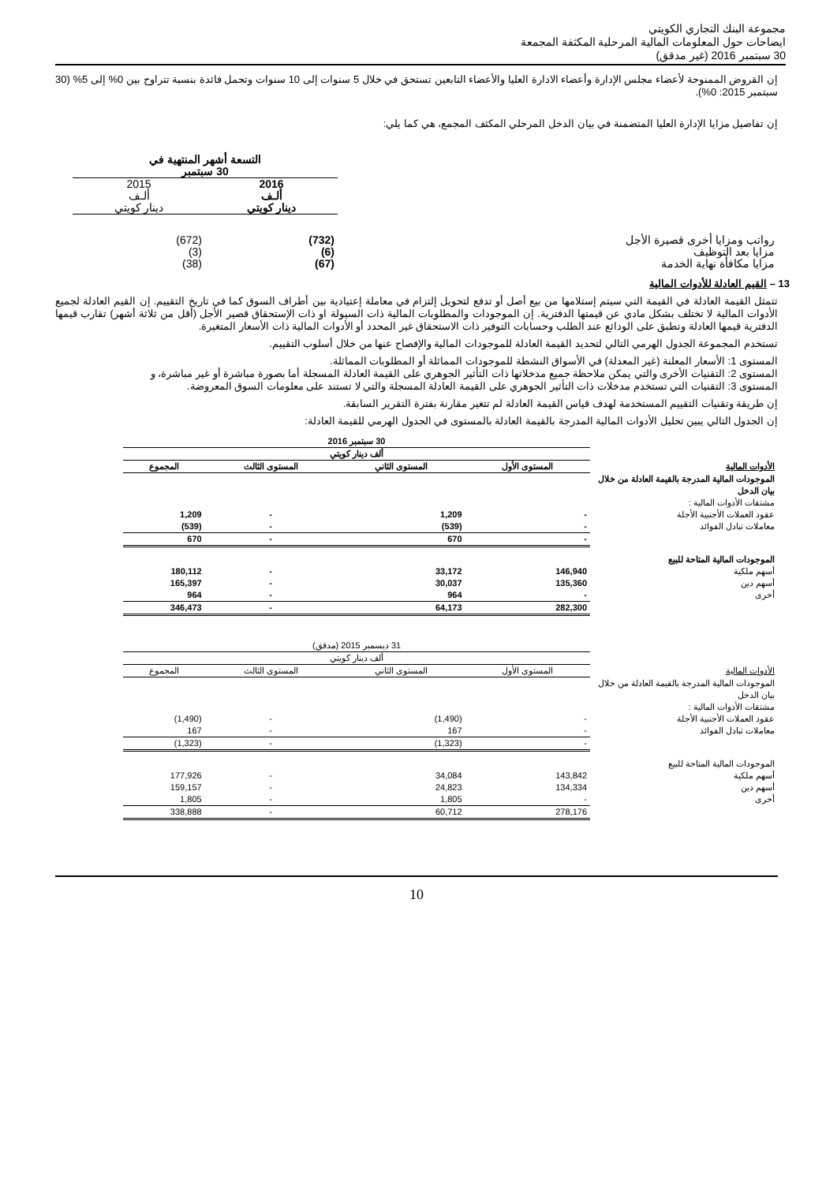مجموعة البنك التجاري الكويتي
ايضاحات حول المعلومات المالية المرحلية المكثفة المجمعة
30 سبتمبر 2016 (غير مدقق)
إن القروض الممنوحة لأعضاء مجلس الإدارة وأعضاء الادارة العليا والأعضاء التابعين تستحق في خلال 5 سنوات إلى 10 سنوات وتحمل فائدة بنسبة تتراوح بين 0% إلى 5% (30 سبتمبر 2015: 0%).
إن تفاصيل مزايا الإدارة العليا المتضمنة في بيان الدخل المرحلي المكثف المجمع، هي كما يلي:
| | التسعة أشهر المنتهية في 30 سبتمبر | |
| | 2016 ألـف دينار كويتي | 2015 ألـف دينار كويتي |
| رواتب ومزايا أخرى قصيرة الأجل | (732) | (672) |
| مزايا بعد التوظيف | (6) | (3) |
| مزايا مكافأة نهاية الخدمة | (67) | (38) |
13 – القيم العادلة للأدوات المالية
تتمثل القيمة العادلة في القيمة التي سيتم إستلامها من بيع أصل أو تدفع لتحويل إلتزام في معاملة إعتيادية بين أطراف السوق كما في تاريخ التقييم. إن القيم العادلة لجميع الأدوات المالية لا تختلف بشكل مادي عن قيمتها الدفترية. إن الموجودات والمطلوبات المالية ذات السيولة او ذات الإستحقاق قصير الأجل (أقل من ثلاثة أشهر) تقارب قيمها الدفترية قيمها العادلة وتطبق على الودائع عند الطلب وحسابات التوفير ذات الاستحقاق غير المحدد أو الأدوات المالية ذات الأسعار المتغيرة.
تستخدم المجموعة الجدول الهرمي التالي لتحديد القيمة العادلة للموجودات المالية والإفصاح عنها من خلال أسلوب التقييم.
المستوى 1: الأسعار المعلنة (غير المعدلة) في الأسواق النشطة للموجودات المماثلة أو المطلوبات المماثلة.
المستوى 2: التقنيات الأخرى والتي يمكن ملاحظة جميع مدخلاتها ذات التأثير الجوهري على القيمة العادلة المسجلة أما بصورة مباشرة أو غير مباشرة، و
المستوى 3: التقنيات التي تستخدم مدخلات ذات التأثير الجوهري على القيمة العادلة المسجلة والتي لا تستند على معلومات السوق المعروضة.
إن طريقة وتقنيات التقييم المستخدمة لهدف قياس القيمة العادلة لم تتغير مقارنة بفترة التقرير السابقة.
إن الجدول التالي يبين تحليل الأدوات المالية المدرجة بالقيمة العادلة بالمستوى في الجدول الهرمي للقيمة العادلة:
| | 30 سبتمبر 2016 | | | |
| | ألف دينار كويتي | | | |
| الأدوات المالية | المستوى الأول | المستوى الثاني | المستوى الثالث | المجموع |
| الموجودات المالية المدرجة بالقيمة العادلة من خلال بيان الدخل | | | | |
| مشتقات الأدوات المالية : | | | | |
| عقود العملات الأجنبية الأجلة | - | 1,209 | - | 1,209 |
| معاملات تبادل الفوائد | - | (539) | - | (539) |
| | - | 670 | - | 670 |
| الموجودات المالية المتاحة للبيع | | | | |
| أسهم ملكية | 146,940 | 33,172 | - | 180,112 |
| أسهم دين | 135,360 | 30,037 | - | 165,397 |
| أخرى | - | 964 | - | 964 |
| | 282,300 | 64,173 | - | 346,473 |
| | 31 ديسمبر 2015 (مدقق) | | | |
| | ألف دينار كويتي | | | |
| الأدوات المالية | المستوى الأول | المستوى الثاني | المستوى الثالث | المجموع |
| الموجودات المالية المدرجة بالقيمة العادلة من خلال بيان الدخل | | | | |
| مشتقات الأدوات المالية : | | | | |
| عقود العملات الأجنبية الأجلة | - | (1,490) | - | (1,490) |
| معاملات تبادل الفوائد | - | 167 | - | 167 |
| | - | (1,323) | - | (1,323) |
| الموجودات المالية المتاحة للبيع | | | | |
| أسهم ملكية | 143,842 | 34,084 | - | 177,926 |
| أسهم دين | 134,334 | 24,823 | - | 159,157 |
| أخرى | - | 1,805 | - | 1,805 |
| | 278,176 | 60,712 | - | 338,888 |
10